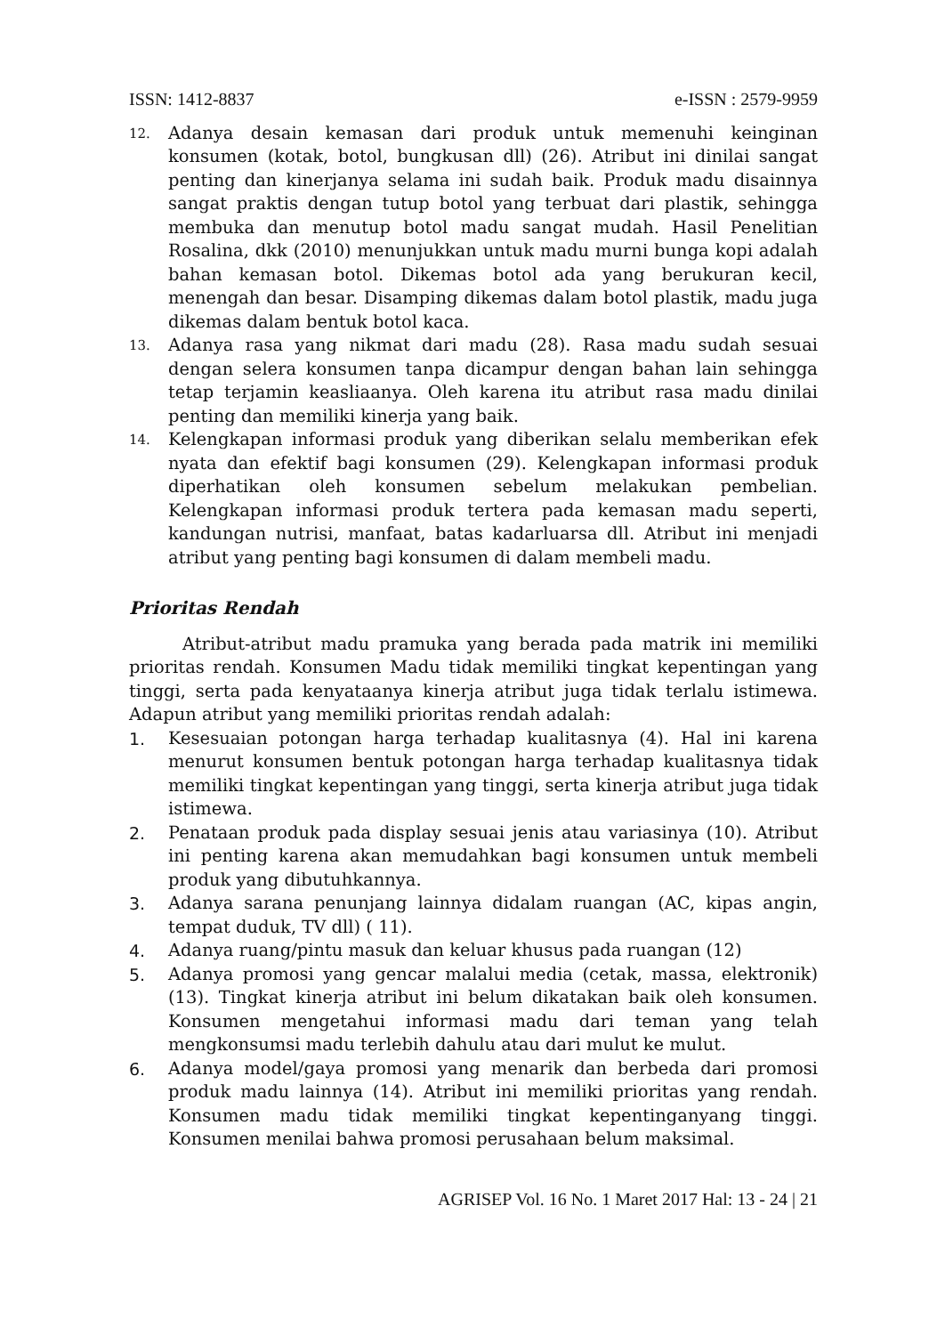ISSN: 1412-8837 e-ISSN : 2579-9959
12. Adanya desain kemasan dari produk untuk memenuhi keinginan konsumen (kotak, botol, bungkusan dll) (26). Atribut ini dinilai sangat penting dan kinerjanya selama ini sudah baik. Produk madu disainnya sangat praktis dengan tutup botol yang terbuat dari plastik, sehingga membuka dan menutup botol madu sangat mudah. Hasil Penelitian Rosalina, dkk (2010) menunjukkan untuk madu murni bunga kopi adalah bahan kemasan botol. Dikemas botol ada yang berukuran kecil, menengah dan besar. Disamping dikemas dalam botol plastik, madu juga dikemas dalam bentuk botol kaca.
13. Adanya rasa yang nikmat dari madu (28). Rasa madu sudah sesuai dengan selera konsumen tanpa dicampur dengan bahan lain sehingga tetap terjamin keasliaanya. Oleh karena itu atribut rasa madu dinilai penting dan memiliki kinerja yang baik.
14. Kelengkapan informasi produk yang diberikan selalu memberikan efek nyata dan efektif bagi konsumen (29). Kelengkapan informasi produk diperhatikan oleh konsumen sebelum melakukan pembelian. Kelengkapan informasi produk tertera pada kemasan madu seperti, kandungan nutrisi, manfaat, batas kadarluarsa dll. Atribut ini menjadi atribut yang penting bagi konsumen di dalam membeli madu.
Prioritas Rendah
Atribut-atribut madu pramuka yang berada pada matrik ini memiliki prioritas rendah. Konsumen Madu tidak memiliki tingkat kepentingan yang tinggi, serta pada kenyataanya kinerja atribut juga tidak terlalu istimewa. Adapun atribut yang memiliki prioritas rendah adalah:
1. Kesesuaian potongan harga terhadap kualitasnya (4). Hal ini karena menurut konsumen bentuk potongan harga terhadap kualitasnya tidak memiliki tingkat kepentingan yang tinggi, serta kinerja atribut juga tidak istimewa.
2. Penataan produk pada display sesuai jenis atau variasinya (10). Atribut ini penting karena akan memudahkan bagi konsumen untuk membeli produk yang dibutuhkannya.
3. Adanya sarana penunjang lainnya didalam ruangan (AC, kipas angin, tempat duduk, TV dll) ( 11).
4. Adanya ruang/pintu masuk dan keluar khusus pada ruangan (12)
5. Adanya promosi yang gencar malalui media (cetak, massa, elektronik) (13). Tingkat kinerja atribut ini belum dikatakan baik oleh konsumen. Konsumen mengetahui informasi madu dari teman yang telah mengkonsumsi madu terlebih dahulu atau dari mulut ke mulut.
6. Adanya model/gaya promosi yang menarik dan berbeda dari promosi produk madu lainnya (14). Atribut ini memiliki prioritas yang rendah. Konsumen madu tidak memiliki tingkat kepentinganyang tinggi. Konsumen menilai bahwa promosi perusahaan belum maksimal.
AGRISEP Vol. 16 No. 1 Maret 2017 Hal: 13 - 24 | 21